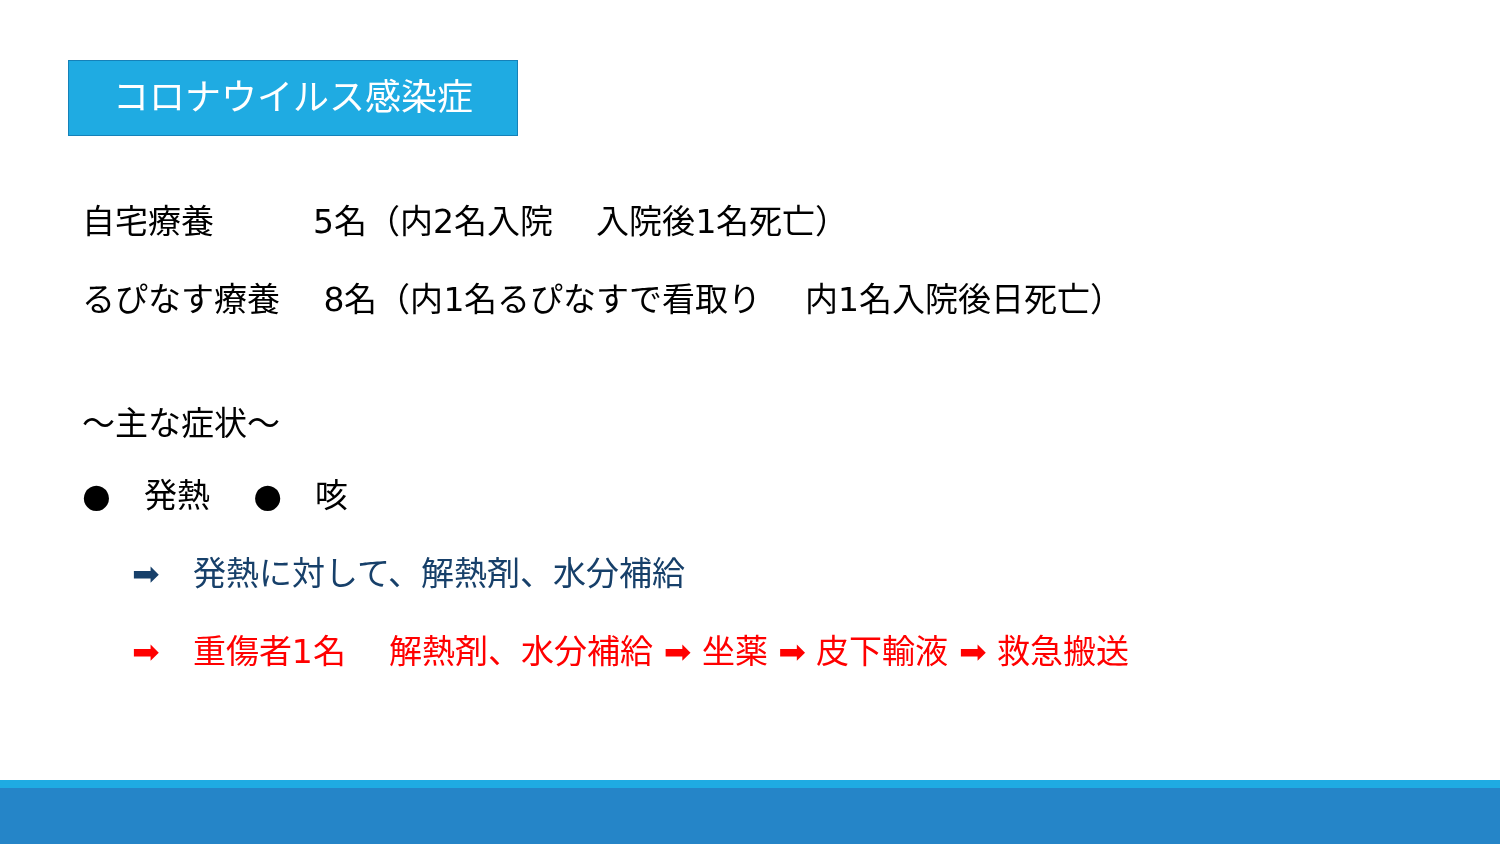コロナウイルス感染症
自宅療養　　　5名（内2名入院　 入院後1名死亡）
るぴなす療養　 8名（内1名るぴなすで看取り　 内1名入院後日死亡）
～主な症状～
●　発熱　 ●　咳
➡　発熱に対して、解熱剤、水分補給
➡　重傷者1名　 解熱剤、水分補給 ➡ 坐薬 ➡ 皮下輸液 ➡ 救急搬送